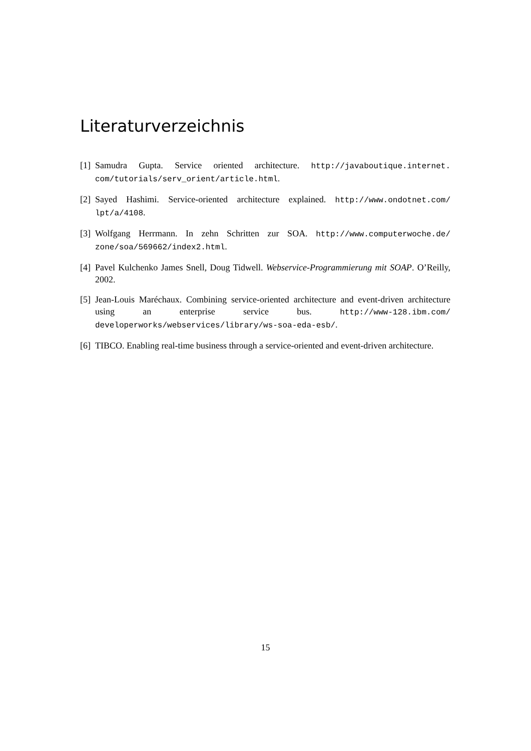Literaturverzeichnis
[1] Samudra Gupta. Service oriented architecture. http://javaboutique.internet. com/tutorials/serv_orient/article.html.
[2] Sayed Hashimi. Service-oriented architecture explained. http://www.ondotnet.com/ lpt/a/4108.
[3] Wolfgang Herrmann. In zehn Schritten zur SOA. http://www.computerwoche.de/ zone/soa/569662/index2.html.
[4] Pavel Kulchenko James Snell, Doug Tidwell. Webservice-Programmierung mit SOAP. O’Reilly, 2002.
[5] Jean-Louis Maréchaux. Combining service-oriented architecture and event-driven architecture using an enterprise service bus. http://www-128.ibm.com/ developerworks/webservices/library/ws-soa-eda-esb/.
[6] TIBCO. Enabling real-time business through a service-oriented and event-driven architecture.
15